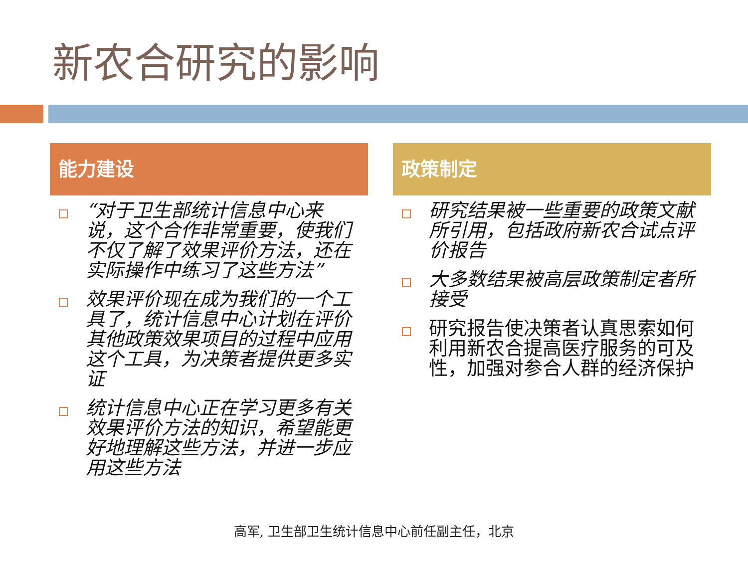新农合研究的影响
能力建设
“对于卫生部统计信息中心来说，这个合作非常重要，使我们不仅了解了效果评价方法，还在实际操作中练习了这些方法”
效果评价现在成为我们的一个工具了，统计信息中心计划在评价其他政策效果项目的过程中应用这个工具，为决策者提供更多实证
统计信息中心正在学习更多有关效果评价方法的知识，希望能更好地理解这些方法，并进一步应用这些方法
政策制定
研究结果被一些重要的政策文献所引用，包括政府新农合试点评价报告
大多数结果被高层政策制定者所接受
研究报告使决策者认真思索如何利用新农合提高医疗服务的可及性，加强对参合人群的经济保护
高军, 卫生部卫生统计信息中心前任副主任，北京